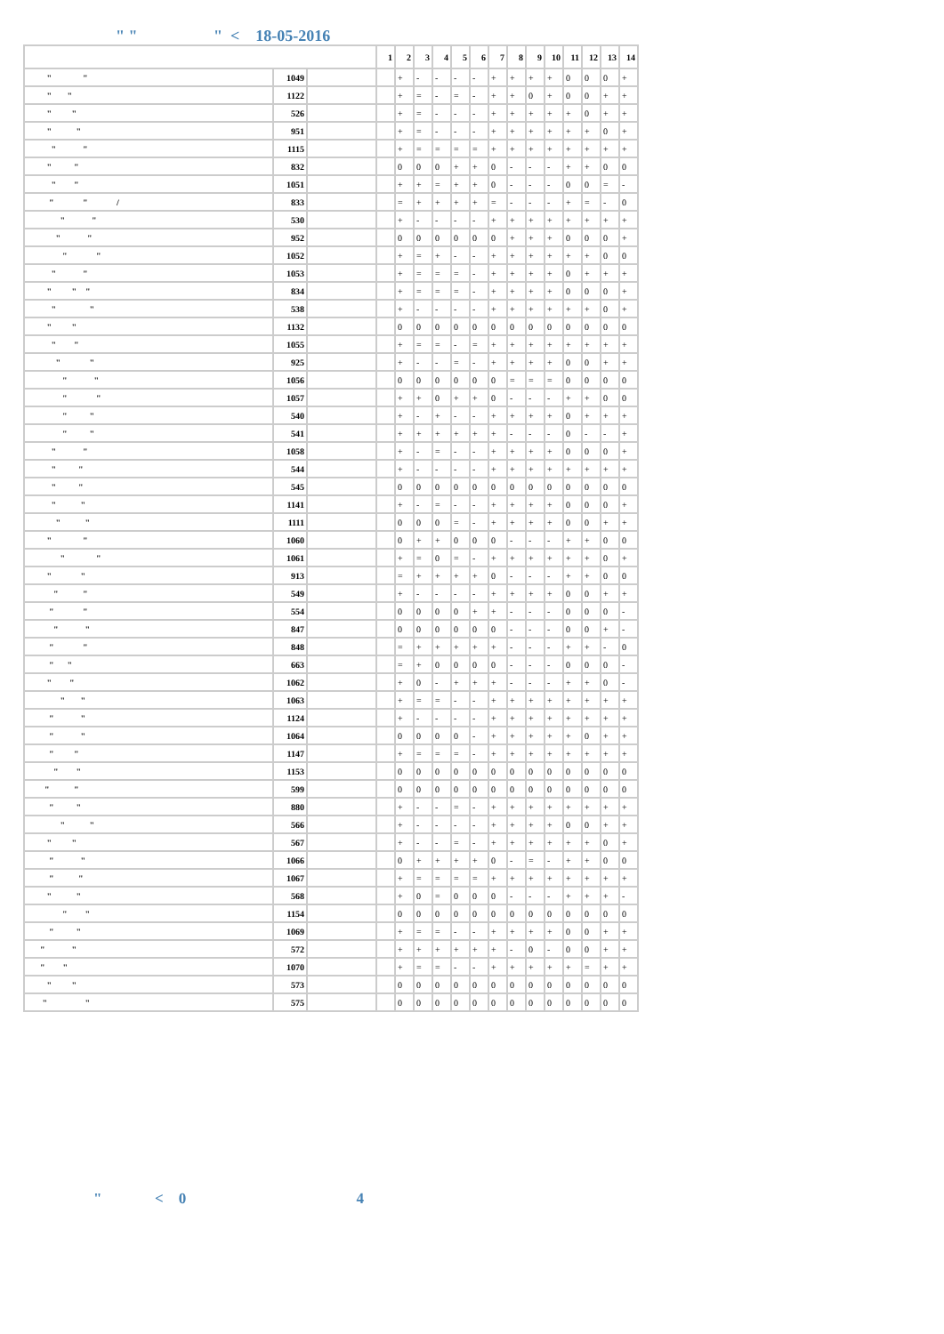" " " < 18-05-2016
| | | | 1 | 2 | 3 | 4 | 5 | 6 | 7 | 8 | 9 | 10 | 11 | 12 | 13 | 14 |
| --- | --- | --- | --- | --- | --- | --- | --- | --- | --- | --- | --- | --- | --- | --- | --- | --- |
| " " | 1049 | | | + | - | - | - | - | + | + | + | + | 0 | 0 | 0 | + |
| " " | 1122 | | | + | = | - | = | - | + | + | 0 | + | 0 | 0 | + | + |
| " " | 526 | | | + | = | - | - | - | + | + | + | + | + | 0 | + | + |
| " " | 951 | | | + | = | - | - | - | + | + | + | + | + | + | 0 | + |
| " " | 1115 | | | + | = | = | = | = | + | + | + | + | + | + | + | + |
| " " | 832 | | | 0 | 0 | 0 | + | + | 0 | - | - | - | + | + | 0 | 0 |
| " " | 1051 | | | + | + | = | + | + | 0 | - | - | - | 0 | 0 | = | - |
| " " / | 833 | | | = | + | + | + | + | = | - | - | - | + | = | - | 0 |
| " " | 530 | | | + | - | - | - | - | + | + | + | + | + | + | + | + |
| " " | 952 | | | 0 | 0 | 0 | 0 | 0 | 0 | + | + | + | 0 | 0 | 0 | + |
| " " | 1052 | | | + | = | + | - | - | + | + | + | + | + | + | 0 | 0 |
| " " | 1053 | | | + | = | = | = | - | + | + | + | + | 0 | + | + | + |
| " " " | 834 | | | + | = | = | = | - | + | + | + | + | 0 | 0 | 0 | + |
| " " | 538 | | | + | - | - | - | - | + | + | + | + | + | + | 0 | + |
| " " | 1132 | | | 0 | 0 | 0 | 0 | 0 | 0 | 0 | 0 | 0 | 0 | 0 | 0 | 0 |
| " " | 1055 | | | + | = | = | - | = | + | + | + | + | + | + | + | + |
| " " | 925 | | | + | - | - | = | - | + | + | + | + | 0 | 0 | + | + |
| " " | 1056 | | | 0 | 0 | 0 | 0 | 0 | 0 | = | = | = | 0 | 0 | 0 | 0 |
| " " | 1057 | | | + | + | 0 | + | + | 0 | - | - | - | + | + | 0 | 0 |
| " " | 540 | | | + | - | + | - | - | + | + | + | + | 0 | + | + | + |
| " " | 541 | | | + | + | + | + | + | + | - | - | - | 0 | - | - | + |
| " " | 1058 | | | + | - | = | - | - | + | + | + | + | 0 | 0 | 0 | + |
| " " | 544 | | | + | - | - | - | - | + | + | + | + | + | + | + | + |
| " " | 545 | | | 0 | 0 | 0 | 0 | 0 | 0 | 0 | 0 | 0 | 0 | 0 | 0 | 0 |
| " " | 1141 | | | + | - | = | - | - | + | + | + | + | 0 | 0 | 0 | + |
| " " | 1111 | | | 0 | 0 | 0 | = | - | + | + | + | + | 0 | 0 | + | + |
| " " | 1060 | | | 0 | + | + | 0 | 0 | 0 | - | - | - | + | + | 0 | 0 |
| " " | 1061 | | | + | = | 0 | = | - | + | + | + | + | + | + | 0 | + |
| " " | 913 | | | = | + | + | + | + | 0 | - | - | - | + | + | 0 | 0 |
| " " | 549 | | | + | - | - | - | - | + | + | + | + | 0 | 0 | + | + |
| " " | 554 | | | 0 | 0 | 0 | 0 | + | + | - | - | - | 0 | 0 | 0 | - |
| " " | 847 | | | 0 | 0 | 0 | 0 | 0 | 0 | - | - | - | 0 | 0 | + | - |
| " " | 848 | | | = | + | + | + | + | + | - | - | - | + | + | - | 0 |
| " " | 663 | | | = | + | 0 | 0 | 0 | 0 | - | - | - | 0 | 0 | 0 | - |
| " " | 1062 | | | + | 0 | - | + | + | + | - | - | - | + | + | 0 | - |
| " " | 1063 | | | + | = | = | - | - | + | + | + | + | + | + | + | + |
| " " | 1124 | | | + | - | - | - | - | + | + | + | + | + | + | + | + |
| " " | 1064 | | | 0 | 0 | 0 | 0 | - | + | + | + | + | + | 0 | + | + |
| " " | 1147 | | | + | = | = | = | - | + | + | + | + | + | + | + | + |
| " " | 1153 | | | 0 | 0 | 0 | 0 | 0 | 0 | 0 | 0 | 0 | 0 | 0 | 0 | 0 |
| " " | 599 | | | 0 | 0 | 0 | 0 | 0 | 0 | 0 | 0 | 0 | 0 | 0 | 0 | 0 |
| " " | 880 | | | + | - | - | = | - | + | + | + | + | + | + | + | + |
| " " | 566 | | | + | - | - | - | - | + | + | + | + | 0 | 0 | + | + |
| " " | 567 | | | + | - | - | = | - | + | + | + | + | + | + | 0 | + |
| " " | 1066 | | | 0 | + | + | + | + | 0 | - | = | - | + | + | 0 | 0 |
| " " | 1067 | | | + | = | = | = | = | + | + | + | + | + | + | + | + |
| " " | 568 | | | + | 0 | = | 0 | 0 | 0 | - | - | - | + | + | + | - |
| " " | 1154 | | | 0 | 0 | 0 | 0 | 0 | 0 | 0 | 0 | 0 | 0 | 0 | 0 | 0 |
| " " | 1069 | | | + | = | = | - | - | + | + | + | + | 0 | 0 | + | + |
| " " | 572 | | | + | + | + | + | + | + | - | 0 | - | 0 | 0 | + | + |
| " " | 1070 | | | + | = | = | - | - | + | + | + | + | + | = | + | + |
| " " | 573 | | | 0 | 0 | 0 | 0 | 0 | 0 | 0 | 0 | 0 | 0 | 0 | 0 | 0 |
| " " | 575 | | | 0 | 0 | 0 | 0 | 0 | 0 | 0 | 0 | 0 | 0 | 0 | 0 | 0 |
" < 0 4